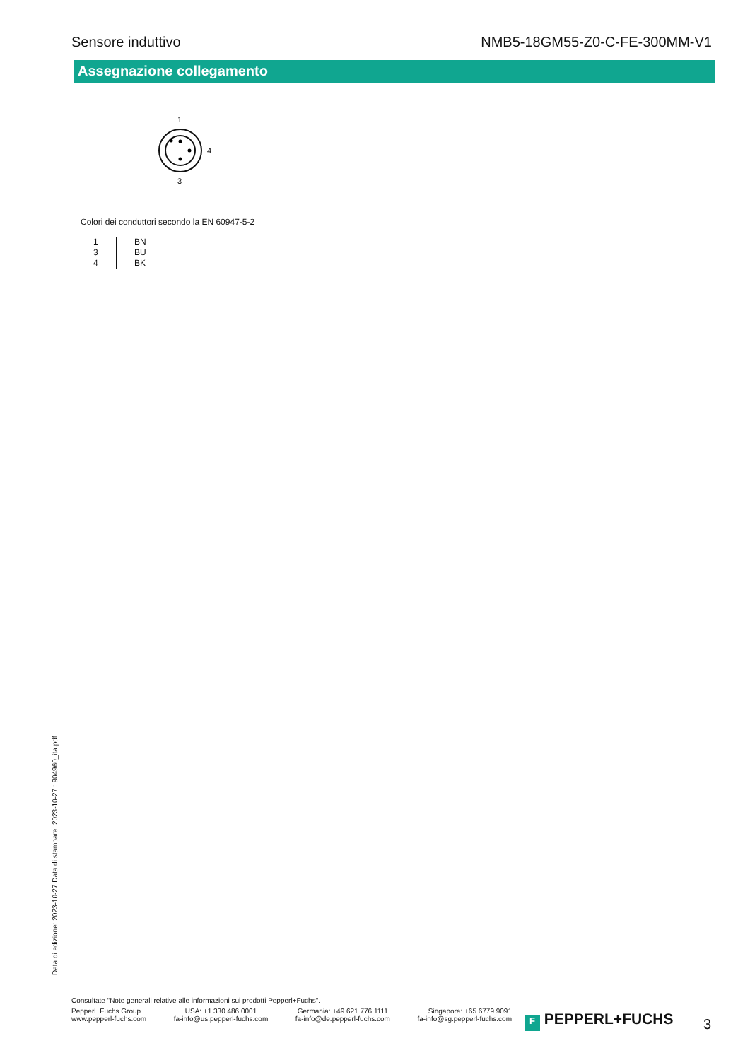Sensore induttivo NMB5-18GM55-Z0-C-FE-300MM-V1
Assegnazione collegamento
1
4
3
Colori dei conduttori secondo la EN 60947-5-2
| 1 | BN |
| 3 | BU |
| 4 | BK |
Data di edizione: 2023-10-27 Data di stampare: 2023-10-27 : 904960_ita.pdf
Consultate "Note generali relative alle informazioni sui prodotti Pepperl+Fuchs".
Pepperl+Fuchs Group
www.pepperl-fuchs.com
USA: +1 330 486 0001
fa-info@us.pepperl-fuchs.com
Germania: +49 621 776 1111
fa-info@de.pepperl-fuchs.com
Singapore: +65 6779 9091
fa-info@sg.pepperl-fuchs.com
F PEPPERL+FUCHS 3